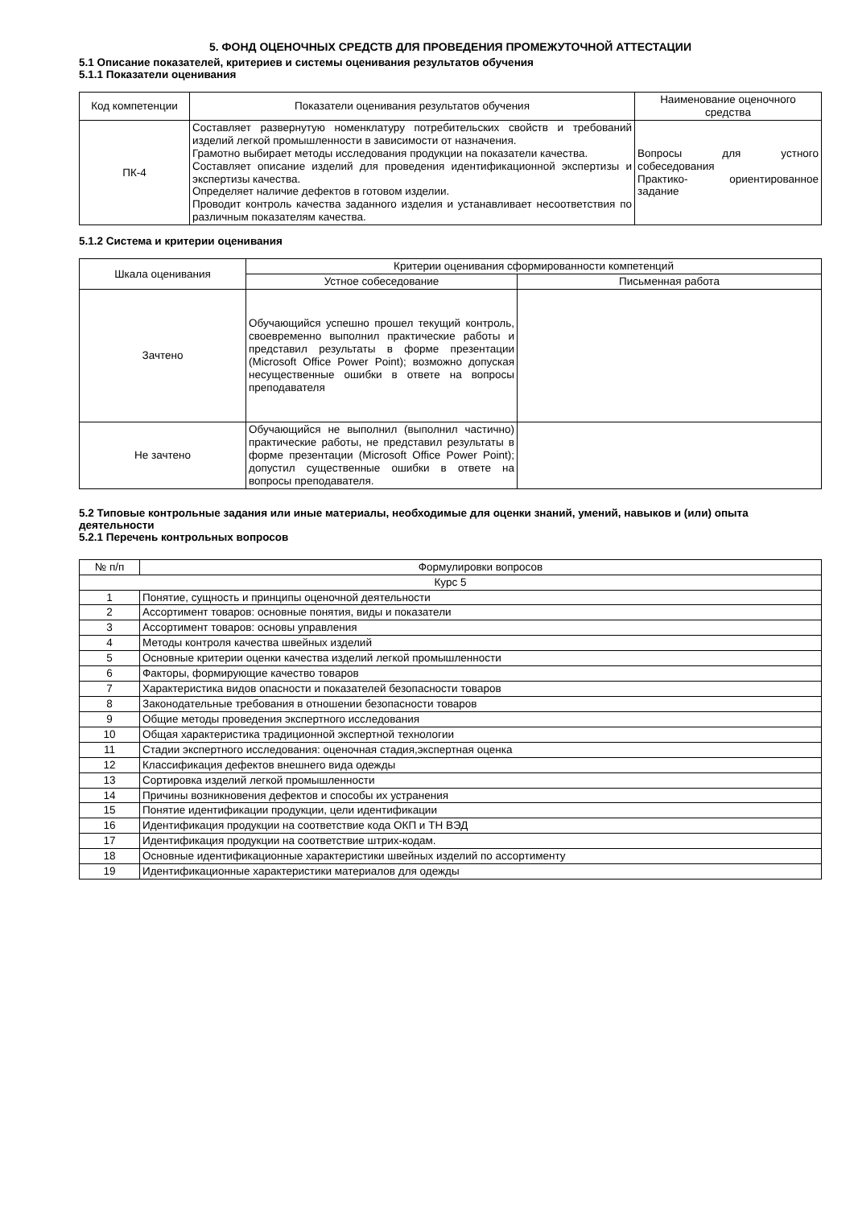5. ФОНД ОЦЕНОЧНЫХ СРЕДСТВ ДЛЯ ПРОВЕДЕНИЯ ПРОМЕЖУТОЧНОЙ АТТЕСТАЦИИ
5.1 Описание показателей, критериев и системы оценивания результатов обучения
5.1.1 Показатели оценивания
| Код компетенции | Показатели оценивания результатов обучения | Наименование оценочного средства |
| --- | --- | --- |
| ПК-4 | Составляет развернутую номенклатуру потребительских свойств и требований изделий легкой промышленности в зависимости от назначения. Грамотно выбирает методы исследования продукции на показатели качества. Составляет описание изделий для проведения идентификационной экспертизы и экспертизы качества. Определяет наличие дефектов в готовом изделии. Проводит контроль качества заданного изделия и устанавливает несоответствия по различным показателям качества. | Вопросы для устного собеседования Практико- ориентированное задание |
5.1.2 Система и критерии оценивания
| Шкала оценивания | Критерии оценивания сформированности компетенций | |
| --- | --- | --- |
| | Устное собеседование | Письменная работа |
| Зачтено | Обучающийся успешно прошел текущий контроль, своевременно выполнил практические работы и представил результаты в форме презентации (Microsoft Office Power Point); возможно допуская несущественные ошибки в ответе на вопросы преподавателя | |
| Не зачтено | Обучающийся не выполнил (выполнил частично) практические работы, не представил результаты в форме презентации (Microsoft Office Power Point); допустил существенные ошибки в ответе на вопросы преподавателя. | |
5.2 Типовые контрольные задания или иные материалы, необходимые для оценки знаний, умений, навыков и (или) опыта деятельности
5.2.1 Перечень контрольных вопросов
| № п/п | Формулировки вопросов |
| --- | --- |
| Курс 5 | |
| 1 | Понятие, сущность и принципы оценочной деятельности |
| 2 | Ассортимент товаров: основные понятия, виды и показатели |
| 3 | Ассортимент товаров: основы управления |
| 4 | Методы контроля качества швейных изделий |
| 5 | Основные критерии оценки качества изделий легкой промышленности |
| 6 | Факторы, формирующие качество товаров |
| 7 | Характеристика видов опасности и показателей безопасности товаров |
| 8 | Законодательные требования в отношении безопасности товаров |
| 9 | Общие методы проведения экспертного исследования |
| 10 | Общая характеристика традиционной экспертной технологии |
| 11 | Стадии экспертного исследования: оценочная стадия,экспертная оценка |
| 12 | Классификация дефектов внешнего вида одежды |
| 13 | Сортировка изделий легкой промышленности |
| 14 | Причины возникновения дефектов и способы их устранения |
| 15 | Понятие идентификации продукции, цели идентификации |
| 16 | Идентификация продукции на соответствие кода ОКП и ТН ВЭД |
| 17 | Идентификация продукции на соответствие штрих-кодам. |
| 18 | Основные идентификационные характеристики швейных изделий по ассортименту |
| 19 | Идентификационные характеристики материалов для одежды |